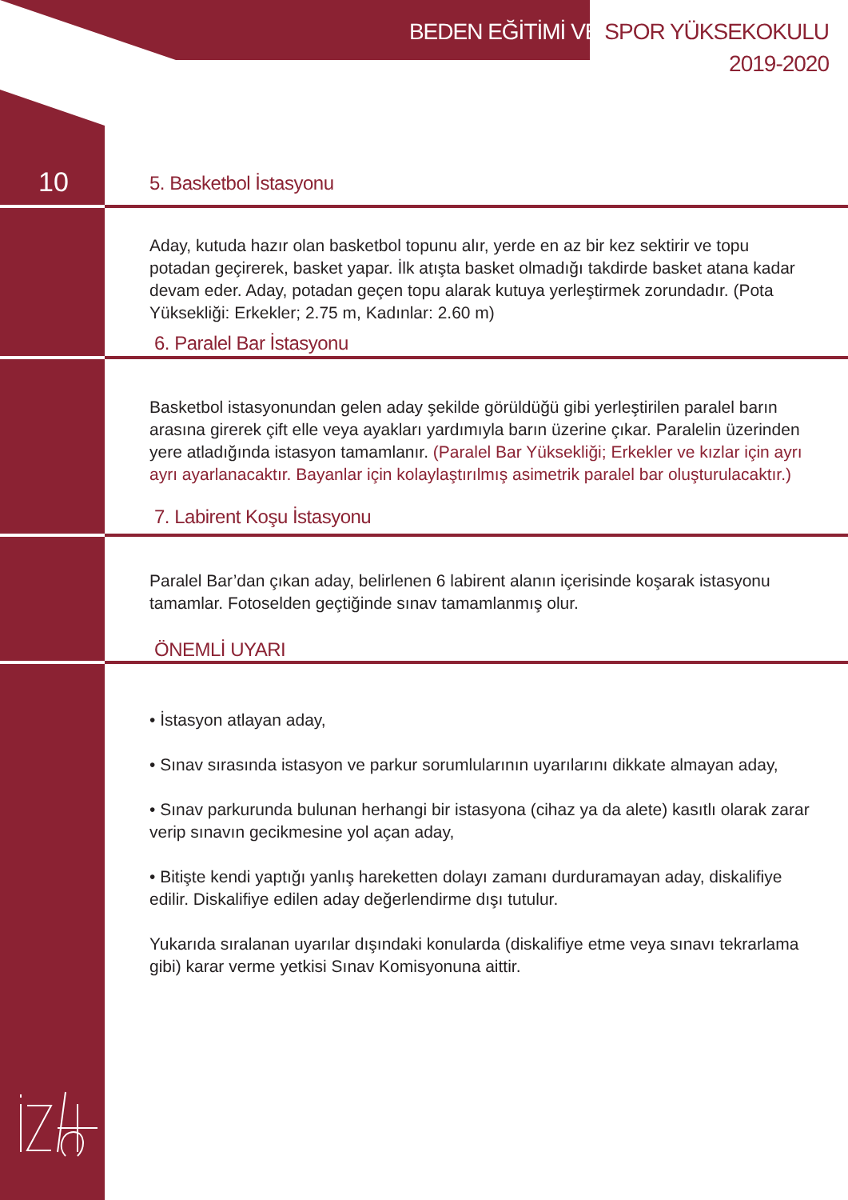BEDEN EĞİTİMİ VE SPOR YÜKSEKOKULU
2019-2020
10
5. Basketbol İstasyonu
Aday, kutuda hazır olan basketbol topunu alır, yerde en az bir kez sektirir ve topu potadan geçirerek, basket yapar. İlk atışta basket olmadığı takdirde basket atana kadar devam eder. Aday, potadan geçen topu alarak kutuya yerleştirmek zorundadır. (Pota Yüksekliği: Erkekler; 2.75 m, Kadınlar: 2.60 m)
6. Paralel Bar İstasyonu
Basketbol istasyonundan gelen aday şekilde görüldüğü gibi yerleştirilen paralel barın arasına girerek çift elle veya ayakları yardımıyla barın üzerine çıkar. Paralelin üzerinden yere atladığında istasyon tamamlanır. (Paralel Bar Yüksekliği; Erkekler ve kızlar için ayrı ayrı ayarlanacaktır. Bayanlar için kolaylaştırılmış asimetrik paralel bar oluşturulacaktır.)
7. Labirent Koşu İstasyonu
Paralel Bar’dan çıkan aday, belirlenen 6 labirent alanın içerisinde koşarak istasyonu tamamlar. Fotoselden geçtiğinde sınav tamamlanmış olur.
ÖNEMLİ UYARI
• İstasyon atlayan aday,
• Sınav sırasında istasyon ve parkur sorumlularının uyarılarını dikkate almayan aday,
• Sınav parkurunda bulunan herhangi bir istasyona (cihaz ya da alete) kasıtlı olarak zarar verip sınavın gecikmesine yol açan aday,
• Bitişte kendi yaptığı yanlış hareketten dolayı zamanı durduramayan aday, diskalifiye edilir. Diskalifiye edilen aday değerlendirme dışı tutulur.
Yukarıda sıralanan uyarılar dışındaki konularda (diskalifiye etme veya sınavı tekrarlama gibi) karar verme yetkisi Sınav Komisyonuna aittir.